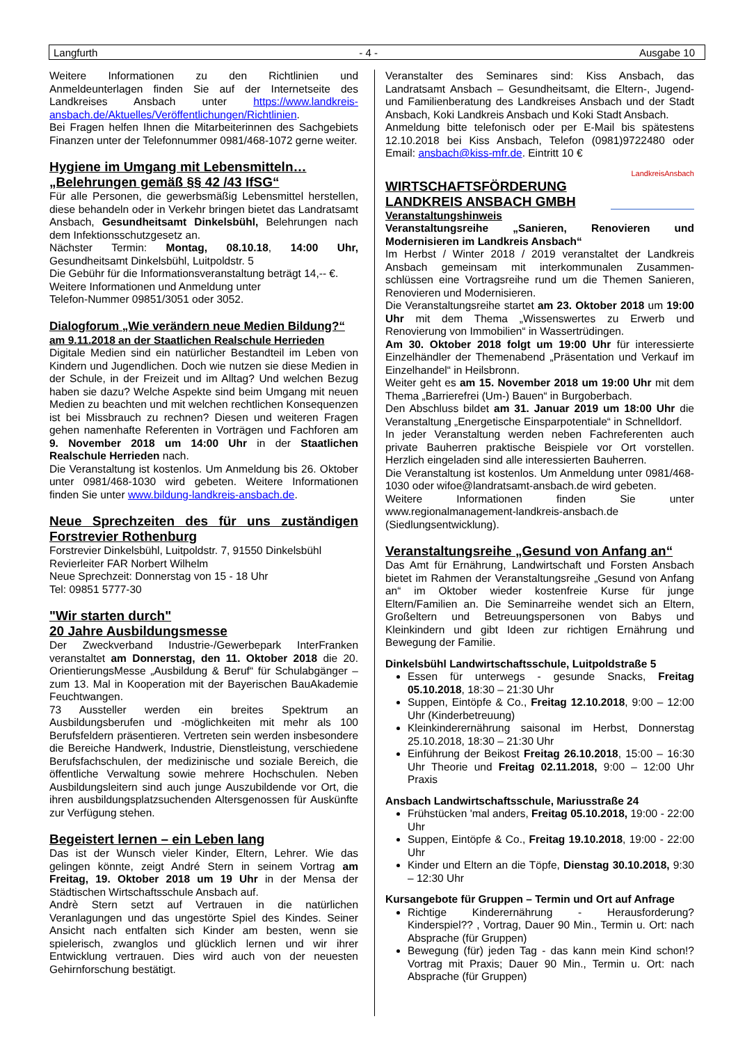Langfurth - 4 - Ausgabe 10
Weitere Informationen zu den Richtlinien und Anmeldeunterlagen finden Sie auf der Internetseite des Landkreises Ansbach unter https://www.landkreis-ansbach.de/Aktuelles/Veröffentlichungen/Richtlinien.
Bei Fragen helfen Ihnen die Mitarbeiterinnen des Sachgebiets Finanzen unter der Telefonnummer 0981/468-1072 gerne weiter.
Hygiene im Umgang mit Lebensmitteln…
„Belehrungen gemäß §§ 42 /43 IfSG“
Für alle Personen, die gewerbsmäßig Lebensmittel herstellen, diese behandeln oder in Verkehr bringen bietet das Landratsamt Ansbach, Gesundheitsamt Dinkelsbühl, Belehrungen nach dem Infektionsschutzgesetz an.
Nächster Termin: Montag, 08.10.18, 14:00 Uhr, Gesundheitsamt Dinkelsbühl, Luitpoldstr. 5
Die Gebühr für die Informationsveranstaltung beträgt 14,-- €.
Weitere Informationen und Anmeldung unter
Telefon-Nummer 09851/3051 oder 3052.
Dialogforum „Wie verändern neue Medien Bildung?“
am 9.11.2018 an der Staatlichen Realschule Herrieden
Digitale Medien sind ein natürlicher Bestandteil im Leben von Kindern und Jugendlichen. Doch wie nutzen sie diese Medien in der Schule, in der Freizeit und im Alltag? Und welchen Bezug haben sie dazu? Welche Aspekte sind beim Umgang mit neuen Medien zu beachten und mit welchen rechtlichen Konsequenzen ist bei Missbrauch zu rechnen? Diesen und weiteren Fragen gehen namenhafte Referenten in Vorträgen und Fachforen am 9. November 2018 um 14:00 Uhr in der Staatlichen Realschule Herrieden nach.
Die Veranstaltung ist kostenlos. Um Anmeldung bis 26. Oktober unter 0981/468-1030 wird gebeten. Weitere Informationen finden Sie unter www.bildung-landkreis-ansbach.de.
Neue Sprechzeiten des für uns zuständigen Forstrevier Rothenburg
Forstrevier Dinkelsbühl, Luitpoldstr. 7, 91550 Dinkelsbühl
Revierleiter FAR Norbert Wilhelm
Neue Sprechzeit: Donnerstag von 15 - 18 Uhr
Tel: 09851 5777-30
"Wir starten durch"
20 Jahre Ausbildungsmesse
Der Zweckverband Industrie-/Gewerbepark InterFranken veranstaltet am Donnerstag, den 11. Oktober 2018 die 20. OrientierungsMesse „Ausbildung & Beruf“ für Schulabgänger – zum 13. Mal in Kooperation mit der Bayerischen BauAkademie Feuchtwangen.
73 Aussteller werden ein breites Spektrum an Ausbildungsberufen und -möglichkeiten mit mehr als 100 Berufsfeldern präsentieren. Vertreten sein werden insbesondere die Bereiche Handwerk, Industrie, Dienstleistung, verschiedene Berufsfachschulen, der medizinische und soziale Bereich, die öffentliche Verwaltung sowie mehrere Hochschulen. Neben Ausbildungsleitern sind auch junge Auszubildende vor Ort, die ihren ausbildungsplatzsuchenden Altersgenossen für Auskünfte zur Verfügung stehen.
Begeistert lernen – ein Leben lang
Das ist der Wunsch vieler Kinder, Eltern, Lehrer. Wie das gelingen könnte, zeigt André Stern in seinem Vortrag am Freitag, 19. Oktober 2018 um 19 Uhr in der Mensa der Städtischen Wirtschaftsschule Ansbach auf.
Andrè Stern setzt auf Vertrauen in die natürlichen Veranlagungen und das ungestörte Spiel des Kindes. Seiner Ansicht nach entfalten sich Kinder am besten, wenn sie spielerisch, zwanglos und glücklich lernen und wir ihrer Entwicklung vertrauen. Dies wird auch von der neuesten Gehirnforschung bestätigt.
Veranstalter des Seminares sind: Kiss Ansbach, das Landratsamt Ansbach – Gesundheitsamt, die Eltern-, Jugend- und Familienberatung des Landkreises Ansbach und der Stadt Ansbach, Koki Landkreis Ansbach und Koki Stadt Ansbach.
Anmeldung bitte telefonisch oder per E-Mail bis spätestens 12.10.2018 bei Kiss Ansbach, Telefon (0981)9722480 oder Email: ansbach@kiss-mfr.de. Eintritt 10 €
WIRTSCHAFTSFÖRDERUNG
LANDKREIS ANSBACH GMBH
LandkreisAnsbach
Veranstaltungshinweis
Veranstaltungsreihe „Sanieren, Renovieren und Modernisieren im Landkreis Ansbach“
Im Herbst / Winter 2018 / 2019 veranstaltet der Landkreis Ansbach gemeinsam mit interkommunalen Zusammen-schlüssen eine Vortragsreihe rund um die Themen Sanieren, Renovieren und Modernisieren.
Die Veranstaltungsreihe startet am 23. Oktober 2018 um 19:00 Uhr mit dem Thema „Wissenswertes zu Erwerb und Renovierung von Immobilien“ in Wassertrüdingen.
Am 30. Oktober 2018 folgt um 19:00 Uhr für interessierte Einzelhändler der Themenabend „Präsentation und Verkauf im Einzelhandel“ in Heilsbronn.
Weiter geht es am 15. November 2018 um 19:00 Uhr mit dem Thema „Barrierefrei (Um-) Bauen“ in Burgoberbach.
Den Abschluss bildet am 31. Januar 2019 um 18:00 Uhr die Veranstaltung „Energetische Einsparpotentiale“ in Schnelldorf.
In jeder Veranstaltung werden neben Fachreferenten auch private Bauherren praktische Beispiele vor Ort vorstellen. Herzlich eingeladen sind alle interessierten Bauherren.
Die Veranstaltung ist kostenlos. Um Anmeldung unter 0981/468-1030 oder wifoe@landratsamt-ansbach.de wird gebeten.
Weitere Informationen finden Sie unter www.regionalmanagement-landkreis-ansbach.de (Siedlungsentwicklung).
Veranstaltungsreihe „Gesund von Anfang an“
Das Amt für Ernährung, Landwirtschaft und Forsten Ansbach bietet im Rahmen der Veranstaltungsreihe „Gesund von Anfang an“ im Oktober wieder kostenfreie Kurse für junge Eltern/Familien an. Die Seminarreihe wendet sich an Eltern, Großeltern und Betreuungspersonen von Babys und Kleinkindern und gibt Ideen zur richtigen Ernährung und Bewegung der Familie.
Dinkelsbühl Landwirtschaftsschule, Luitpoldstraße 5
Essen für unterwegs - gesunde Snacks, Freitag 05.10.2018, 18:30 – 21:30 Uhr
Suppen, Eintöpfe & Co., Freitag 12.10.2018, 9:00 – 12:00 Uhr (Kinderbetreuung)
Kleinkinderernährung saisonal im Herbst, Donnerstag 25.10.2018, 18:30 – 21:30 Uhr
Einführung der Beikost Freitag 26.10.2018, 15:00 – 16:30 Uhr Theorie und Freitag 02.11.2018, 9:00 – 12:00 Uhr Praxis
Ansbach Landwirtschaftsschule, Mariusstraße 24
Frühstücken 'mal anders, Freitag 05.10.2018, 19:00 - 22:00 Uhr
Suppen, Eintöpfe & Co., Freitag 19.10.2018, 19:00 - 22:00 Uhr
Kinder und Eltern an die Töpfe, Dienstag 30.10.2018, 9:30 – 12:30 Uhr
Kursangebote für Gruppen – Termin und Ort auf Anfrage
Richtige Kinderernährung - Herausforderung? Kinderspiel?? , Vortrag, Dauer 90 Min., Termin u. Ort: nach Absprache (für Gruppen)
Bewegung (für) jeden Tag - das kann mein Kind schon!? Vortrag mit Praxis; Dauer 90 Min., Termin u. Ort: nach Absprache (für Gruppen)